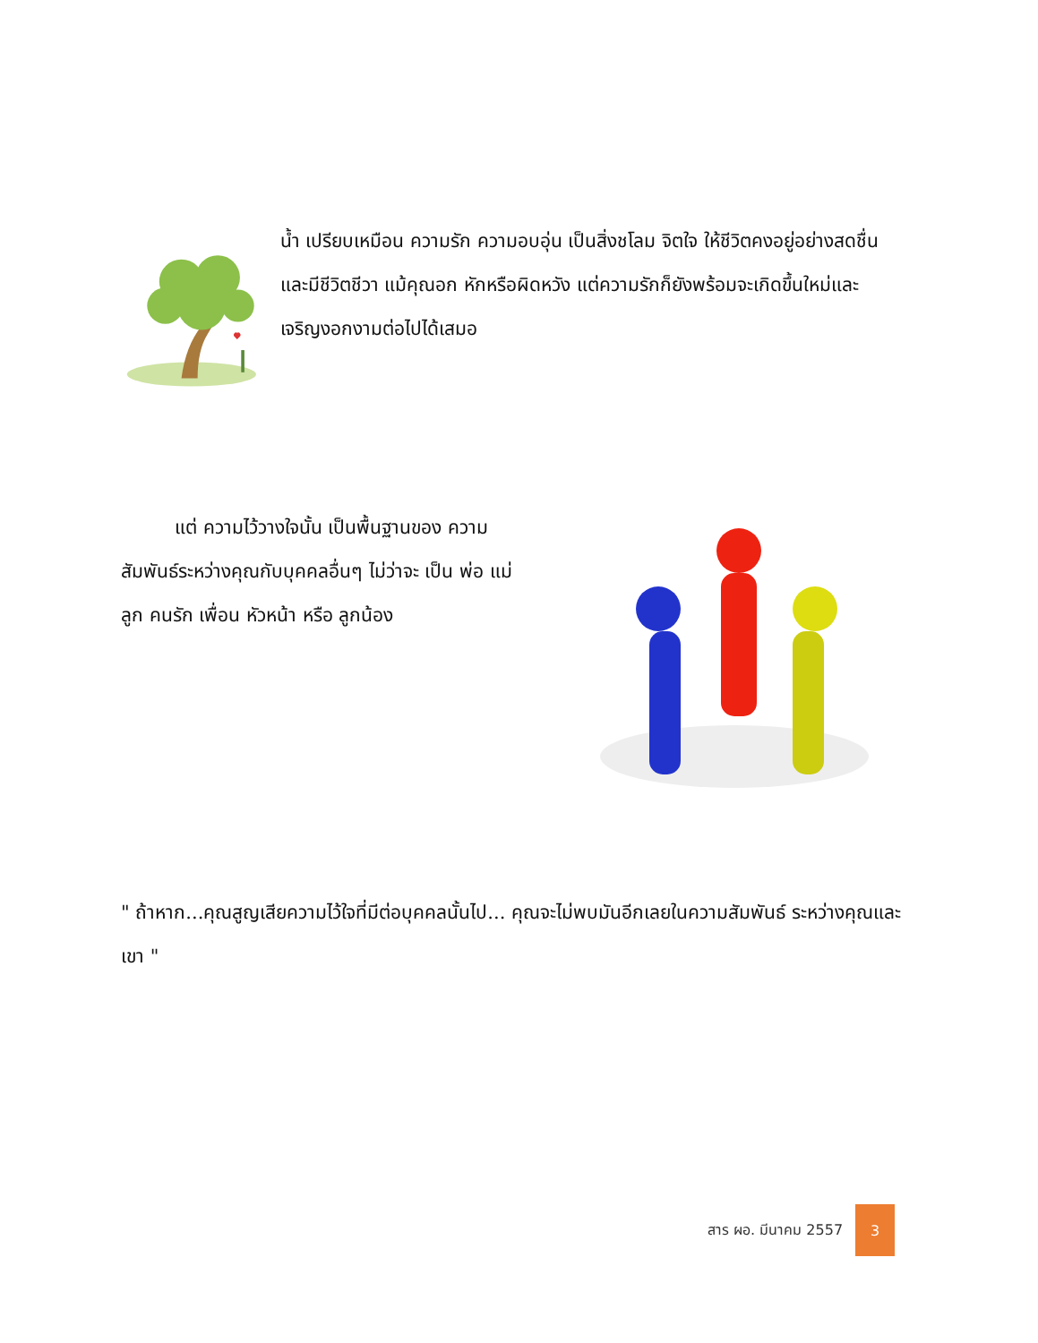น้ำ เปรียบเหมือน ความรัก ความอบอุ่น เป็นสิ่งชโลม จิตใจ ให้ชีวิตคงอยู่อย่างสดชื่น และมีชีวิตชีวา แม้คุณอก หักหรือผิดหวัง แต่ความรักก็ยังพร้อมจะเกิดขึ้นใหม่และ เจริญงอกงามต่อไปได้เสมอ
แต่ ความไว้วางใจนั้น เป็นพื้นฐานของ ความสัมพันธ์ระหว่างคุณกับบุคคลอื่นๆ ไม่ว่าจะ เป็น พ่อ แม่ ลูก คนรัก เพื่อน หัวหน้า หรือ ลูกน้อง
" ถ้าหาก...คุณสูญเสียความไว้ใจที่มีต่อบุคคลนั้นไป... คุณจะไม่พบมันอีกเลยในความสัมพันธ์ ระหว่างคุณและเขา "
สาร ผอ. มีนาคม 2557
3